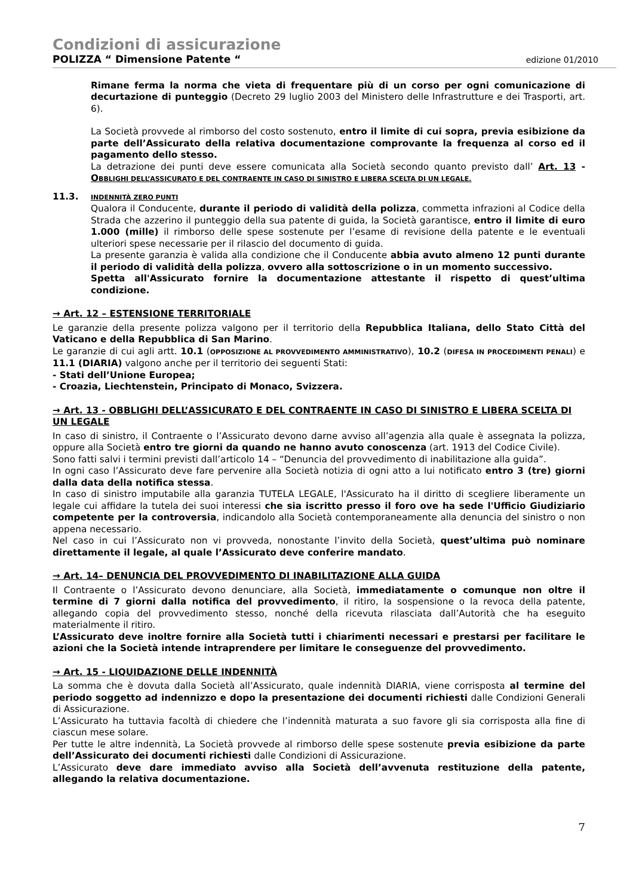Condizioni di assicurazione
POLIZZA “ Dimensione Patente “edizione 01/2010
Rimane ferma la norma che vieta di frequentare più di un corso per ogni comunicazione di decurtazione di punteggio (Decreto 29 luglio 2003 del Ministero delle Infrastrutture e dei Trasporti, art. 6).
La Società provvede al rimborso del costo sostenuto, entro il limite di cui sopra, previa esibizione da parte dell’Assicurato della relativa documentazione comprovante la frequenza al corso ed il pagamento dello stesso.
La detrazione dei punti deve essere comunicata alla Società secondo quanto previsto dall’ Art. 13 - OBBLIGHI DELL’ASSICURATO E DEL CONTRAENTE IN CASO DI SINISTRO E LIBERA SCELTA DI UN LEGALE.
11.3.
INDENNITÀ ZERO PUNTI
Qualora il Conducente, durante il periodo di validità della polizza, commetta infrazioni al Codice della Strada che azzerino il punteggio della sua patente di guida, la Società garantisce, entro il limite di euro 1.000 (mille) il rimborso delle spese sostenute per l’esame di revisione della patente e le eventuali ulteriori spese necessarie per il rilascio del documento di guida.
La presente garanzia è valida alla condizione che il Conducente abbia avuto almeno 12 punti durante il periodo di validità della polizza, ovvero alla sottoscrizione o in un momento successivo.
Spetta all'Assicurato fornire la documentazione attestante il rispetto di quest’ultima condizione.
→ Art. 12 – ESTENSIONE TERRITORIALE
Le garanzie della presente polizza valgono per il territorio della Repubblica Italiana, dello Stato Città del Vaticano e della Repubblica di San Marino.
Le garanzie di cui agli artt. 10.1 (OPPOSIZIONE AL PROVVEDIMENTO AMMINISTRATIVO), 10.2 (DIFESA IN PROCEDIMENTI PENALI) e 11.1 (DIARIA) valgono anche per il territorio dei seguenti Stati:
- Stati dell’Unione Europea;
- Croazia, Liechtenstein, Principato di Monaco, Svizzera.
→ Art. 13 - OBBLIGHI DELL’ASSICURATO E DEL CONTRAENTE IN CASO DI SINISTRO E LIBERA SCELTA DI UN LEGALE
In caso di sinistro, il Contraente o l’Assicurato devono darne avviso all’agenzia alla quale è assegnata la polizza, oppure alla Società entro tre giorni da quando ne hanno avuto conoscenza (art. 1913 del Codice Civile).
Sono fatti salvi i termini previsti dall’articolo 14 – “Denuncia del provvedimento di inabilitazione alla guida”.
In ogni caso l’Assicurato deve fare pervenire alla Società notizia di ogni atto a lui notificato entro 3 (tre) giorni dalla data della notifica stessa.
In caso di sinistro imputabile alla garanzia TUTELA LEGALE, l'Assicurato ha il diritto di scegliere liberamente un legale cui affidare la tutela dei suoi interessi che sia iscritto presso il foro ove ha sede l'Ufficio Giudiziario competente per la controversia, indicandolo alla Società contemporaneamente alla denuncia del sinistro o non appena necessario.
Nel caso in cui l’Assicurato non vi provveda, nonostante l’invito della Società, quest’ultima può nominare direttamente il legale, al quale l’Assicurato deve conferire mandato.
→ Art. 14– DENUNCIA DEL PROVVEDIMENTO DI INABILITAZIONE ALLA GUIDA
Il Contraente o l’Assicurato devono denunciare, alla Società, immediatamente o comunque non oltre il termine di 7 giorni dalla notifica del provvedimento, il ritiro, la sospensione o la revoca della patente, allegando copia del provvedimento stesso, nonché della ricevuta rilasciata dall’Autorità che ha eseguito materialmente il ritiro.
L’Assicurato deve inoltre fornire alla Società tutti i chiarimenti necessari e prestarsi per facilitare le azioni che la Società intende intraprendere per limitare le conseguenze del provvedimento.
→ Art. 15 - LIQUIDAZIONE DELLE INDENNITÀ
La somma che è dovuta dalla Società all’Assicurato, quale indennità DIARIA, viene corrisposta al termine del periodo soggetto ad indennizzo e dopo la presentazione dei documenti richiesti dalle Condizioni Generali di Assicurazione.
L’Assicurato ha tuttavia facoltà di chiedere che l’indennità maturata a suo favore gli sia corrisposta alla fine di ciascun mese solare.
Per tutte le altre indennità, La Società provvede al rimborso delle spese sostenute previa esibizione da parte dell’Assicurato dei documenti richiesti dalle Condizioni di Assicurazione.
L’Assicurato deve dare immediato avviso alla Società dell’avvenuta restituzione della patente, allegando la relativa documentazione.
7